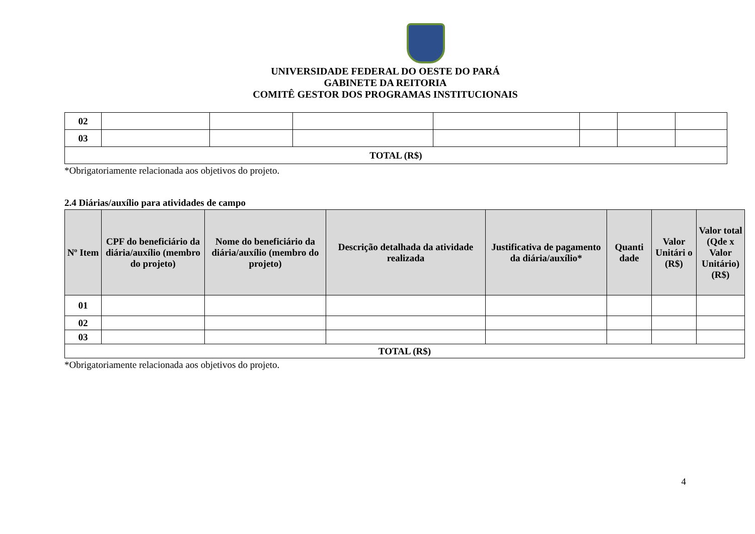UNIVERSIDADE FEDERAL DO OESTE DO PARÁ
GABINETE DA REITORIA
COMITÊ GESTOR DOS PROGRAMAS INSTITUCIONAIS
| 02 | | | | | | | |
| 03 | | | | | | | |
| TOTAL (R$) | | | | | | | |
*Obrigatoriamente relacionada aos objetivos do projeto.
2.4 Diárias/auxílio para atividades de campo
| Nº Item | CPF do beneficiário da diária/auxílio (membro do projeto) | Nome do beneficiário da diária/auxílio (membro do projeto) | Descrição detalhada da atividade realizada | Justificativa de pagamento da diária/auxílio* | Quanti dade | Valor Unitári o (R$) | Valor total (Qde x Valor Unitário) (R$) |
| --- | --- | --- | --- | --- | --- | --- | --- |
| 01 | | | | | | | |
| 02 | | | | | | | |
| 03 | | | | | | | |
| TOTAL (R$) | | | | | | | |
*Obrigatoriamente relacionada aos objetivos do projeto.
4